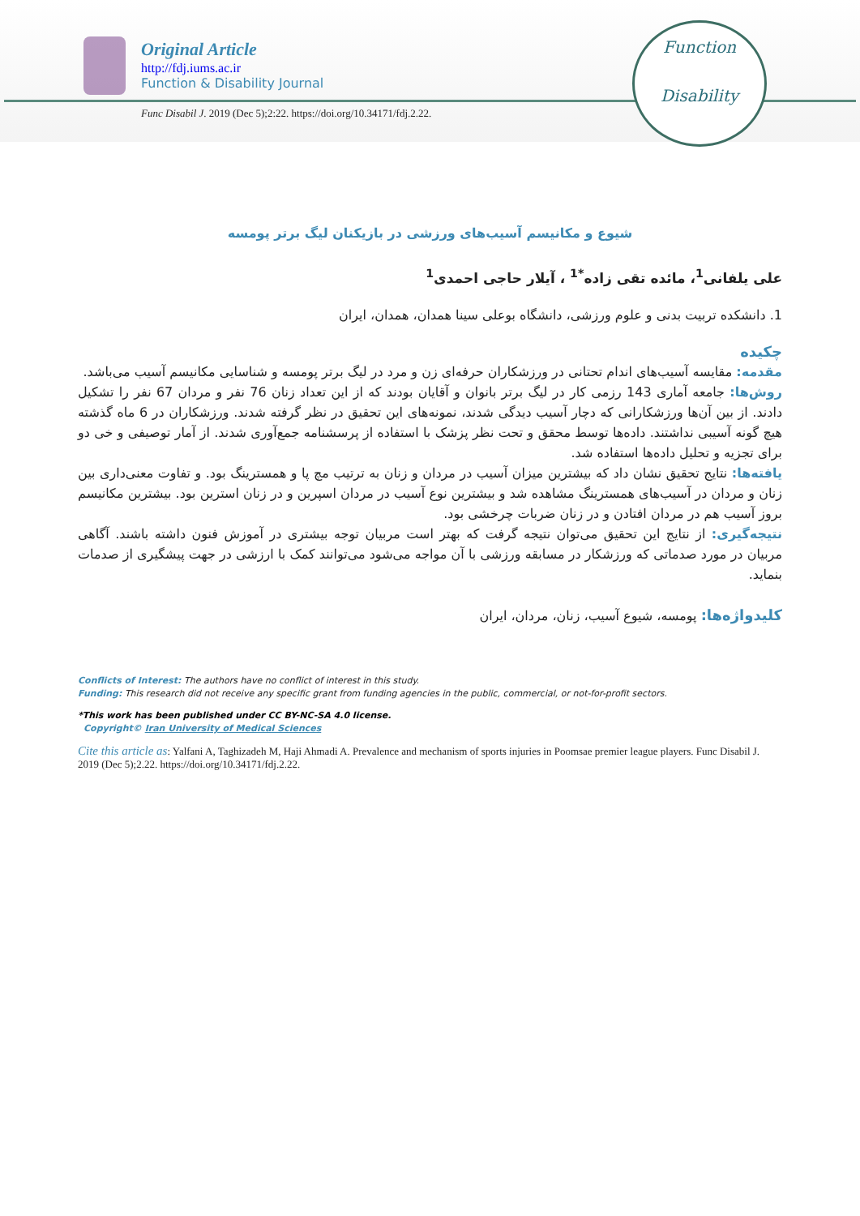Original Article
http://fdj.iums.ac.ir
Function & Disability Journal
Func Disabil J. 2019 (Dec 5);2:22. https://doi.org/10.34171/fdj.2.22.
Function
Disability
شیوع و مکانیسم آسیب‌های ورزشی در بازیکنان لیگ برتر پومسه
علی یلفانی<sup>1</sup>، مائده تقی زاده<sup>*1</sup> ، آیلار حاجی احمدی<sup>1</sup>
1. دانشکده تربیت بدنی و علوم ورزشی، دانشگاه بوعلی سینا همدان، همدان، ایران
چکیده
مقدمه: مقایسه آسیب‌های اندام تحتانی در ورزشکاران حرفه‌ای زن و مرد در لیگ برتر پومسه و شناسایی مکانیسم آسیب می‌باشد.
روش‌ها: جامعه آماری 143 رزمی کار در لیگ برتر بانوان و آقایان بودند که از این تعداد زنان 76 نفر و مردان 67 نفر را تشکیل دادند. از بین آن‌ها ورزشکارانی که دچار آسیب دیدگی شدند، نمونه‌های این تحقیق در نظر گرفته شدند. ورزشکاران در 6 ماه گذشته هیچ گونه آسیبی نداشتند. داده‌ها توسط محقق و تحت نظر پزشک با استفاده از پرسشنامه جمع‌آوری شدند. از آمار توصیفی و خی دو برای تجزیه و تحلیل داده‌ها استفاده شد.
یافته‌ها: نتایج تحقیق نشان داد که بیشترین میزان آسیب در مردان و زنان به ترتیب مچ پا و همسترینگ بود. و تفاوت معنی‌داری بین زنان و مردان در آسیب‌های همسترینگ مشاهده شد و بیشترین نوع آسیب در مردان اسپرین و در زنان استرین بود. بیشترین مکانیسم بروز آسیب هم در مردان افتادن و در زنان ضربات چرخشی بود.
نتیجه‌گیری: از نتایج این تحقیق می‌توان نتیجه گرفت که بهتر است مربیان توجه بیشتری در آموزش فنون داشته باشند. آگاهی مربیان در مورد صدماتی که ورزشکار در مسابقه ورزشی با آن مواجه می‌شود می‌توانند کمک با ارزشی در جهت پیشگیری از صدمات بنماید.
کلیدواژه‌ها: پومسه، شیوع آسیب، زنان، مردان، ایران
Conflicts of Interest: The authors have no conflict of interest in this study.
Funding: This research did not receive any specific grant from funding agencies in the public, commercial, or not-for-profit sectors.
*This work has been published under CC BY-NC-SA 4.0 license.
Copyright© Iran University of Medical Sciences
Cite this article as: Yalfani A, Taghizadeh M, Haji Ahmadi A. Prevalence and mechanism of sports injuries in Poomsae premier league players. Func Disabil J. 2019 (Dec 5);2.22. https://doi.org/10.34171/fdj.2.22.